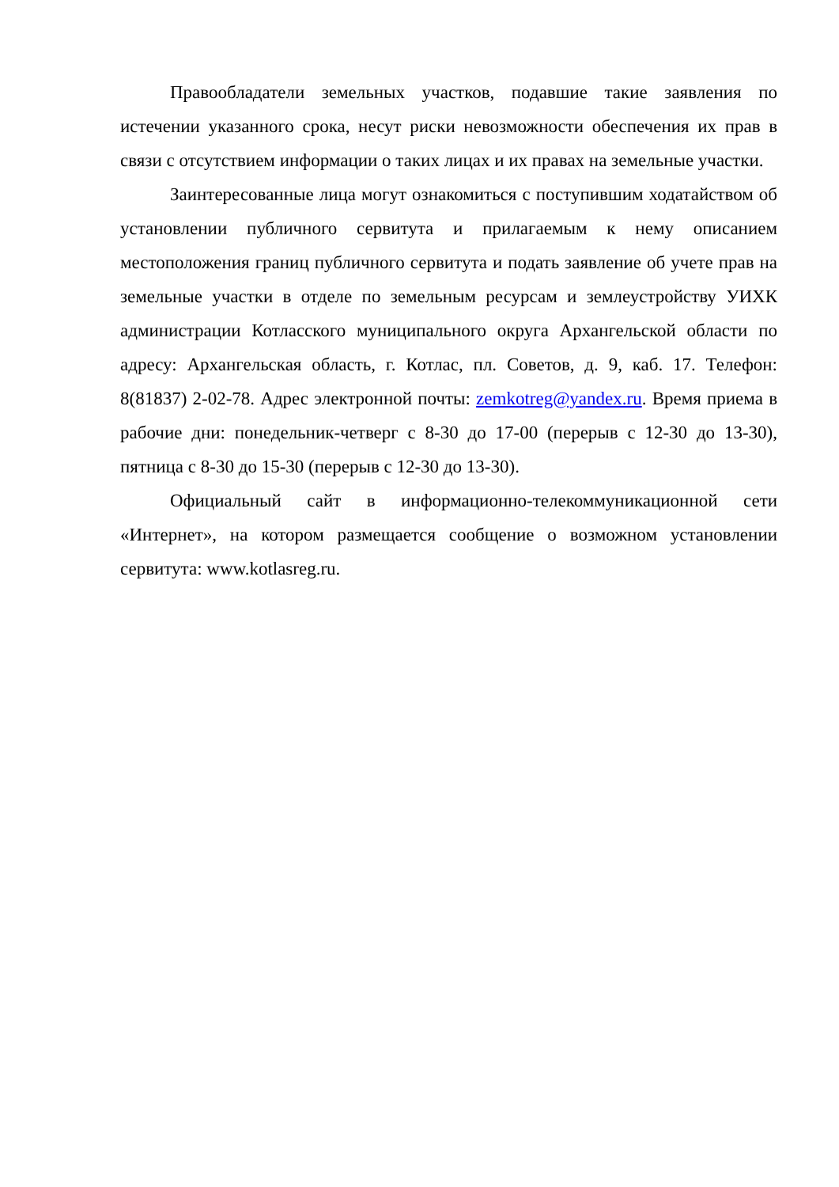Правообладатели земельных участков, подавшие такие заявления по истечении указанного срока, несут риски невозможности обеспечения их прав в связи с отсутствием информации о таких лицах и их правах на земельные участки.
Заинтересованные лица могут ознакомиться с поступившим ходатайством об установлении публичного сервитута и прилагаемым к нему описанием местоположения границ публичного сервитута и подать заявление об учете прав на земельные участки в отделе по земельным ресурсам и землеустройству УИХК администрации Котласского муниципального округа Архангельской области по адресу: Архангельская область, г. Котлас, пл. Советов, д. 9, каб. 17. Телефон: 8(81837) 2-02-78. Адрес электронной почты: zemkotreg@yandex.ru. Время приема в рабочие дни: понедельник-четверг с 8-30 до 17-00 (перерыв с 12-30 до 13-30), пятница с 8-30 до 15-30 (перерыв с 12-30 до 13-30).
Официальный сайт в информационно-телекоммуникационной сети «Интернет», на котором размещается сообщение о возможном установлении сервитута: www.kotlasreg.ru.